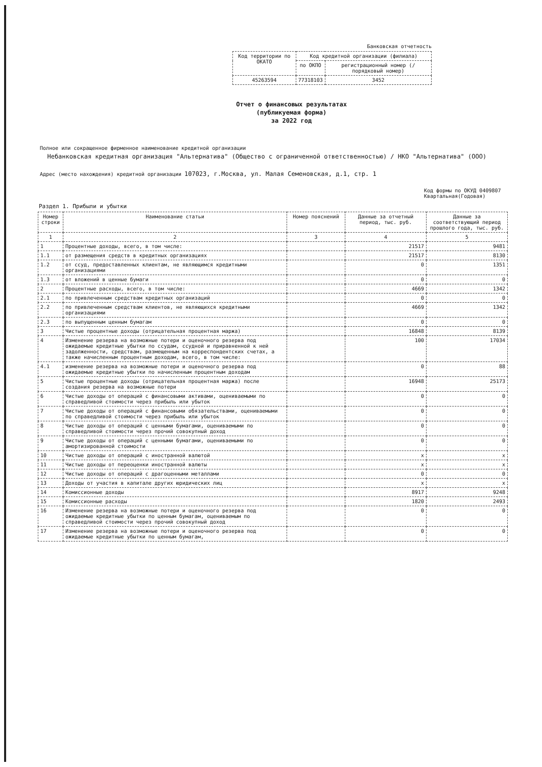Банковская отчетность
| Код территории по ОКАТО | Код кредитной организации (филиала) | |
| | по ОКПО | регистрационный номер (/порядковый номер) |
| 45263594 | 77318103 | 3452 |
Отчет о финансовых результатах
(публикуемая форма)
за 2022 год
Полное или сокращенное фирменное наименование кредитной организации
Небанковская кредитная организация "Альтернатива" (Общество с ограниченной ответственностью) / НКО "Альтернатива" (ООО)
Адрес (место нахождения) кредитной организации 107023, г.Москва, ул. Малая Семеновская, д.1, стр. 1
Код формы по ОКУД 0409807
Квартальная(Годовая)
Раздел 1. Прибыли и убытки
| Номер строки | Наименование статьи | Номер пояснений | Данные за отчетный период, тыс. руб. | Данные за соответствующий период прошлого года, тыс. руб. |
| --- | --- | --- | --- | --- |
| 1 | 2 | 3 | 4 | 5 |
| 1 | Процентные доходы, всего, в том числе: | | 21517 | 9481 |
| 1.1 | от размещения средств в кредитных организациях | | 21517 | 8130 |
| 1.2 | от ссуд, предоставленных клиентам, не являющимся кредитными организациями | | 0 | 1351 |
| 1.3 | от вложений в ценные бумаги | | 0 | 0 |
| 2 | Процентные расходы, всего, в том числе: | | 4669 | 1342 |
| 2.1 | по привлеченным средствам кредитных организаций | | 0 | 0 |
| 2.2 | по привлеченным средствам клиентов, не являющихся кредитными организациями | | 4669 | 1342 |
| 2.3 | по выпущенным ценным бумагам | | 0 | 0 |
| 3 | Чистые процентные доходы (отрицательная процентная маржа) | | 16848 | 8139 |
| 4 | Изменение резерва на возможные потери и оценочного резерва под ожидаемые кредитные убытки по ссудам, ссудной и приравненной к ней задолженности, средствам, размещенным на корреспондентских счетах, а также начисленным процентным доходам, всего, в том числе: | | 100 | 17034 |
| 4.1 | изменение резерва на возможные потери и оценочного резерва под ожидаемые кредитные убытки по начисленным процентным доходам | | 0 | 88 |
| 5 | Чистые процентные доходы (отрицательная процентная маржа) после создания резерва на возможные потери | | 16948 | 25173 |
| 6 | Чистые доходы от операций с финансовыми активами, оцениваемыми по справедливой стоимости через прибыль или убыток | | 0 | 0 |
| 7 | Чистые доходы от операций с финансовыми обязательствами, оцениваемыми по справедливой стоимости через прибыль или убыток | | 0 | 0 |
| 8 | Чистые доходы от операций с ценными бумагами, оцениваемыми по справедливой стоимости через прочий совокупный доход | | 0 | 0 |
| 9 | Чистые доходы от операций с ценными бумагами, оцениваемыми по амортизированной стоимости | | 0 | 0 |
| 10 | Чистые доходы от операций с иностранной валютой | | x | x |
| 11 | Чистые доходы от переоценки иностранной валюты | | x | x |
| 12 | Чистые доходы от операций с драгоценными металлами | | 0 | 0 |
| 13 | Доходы от участия в капитале других юридических лиц | | x | x |
| 14 | Комиссионные доходы | | 8917 | 9248 |
| 15 | Комиссионные расходы | | 1820 | 2493 |
| 16 | Изменение резерва на возможные потери и оценочного резерва под ожидаемые кредитные убытки по ценным бумагам, оцениваемым по справедливой стоимости через прочий совокупный доход | | 0 | 0 |
| 17 | Изменение резерва на возможные потери и оценочного резерва под ожидаемые кредитные убытки по ценным бумагам, | | 0 | 0 |